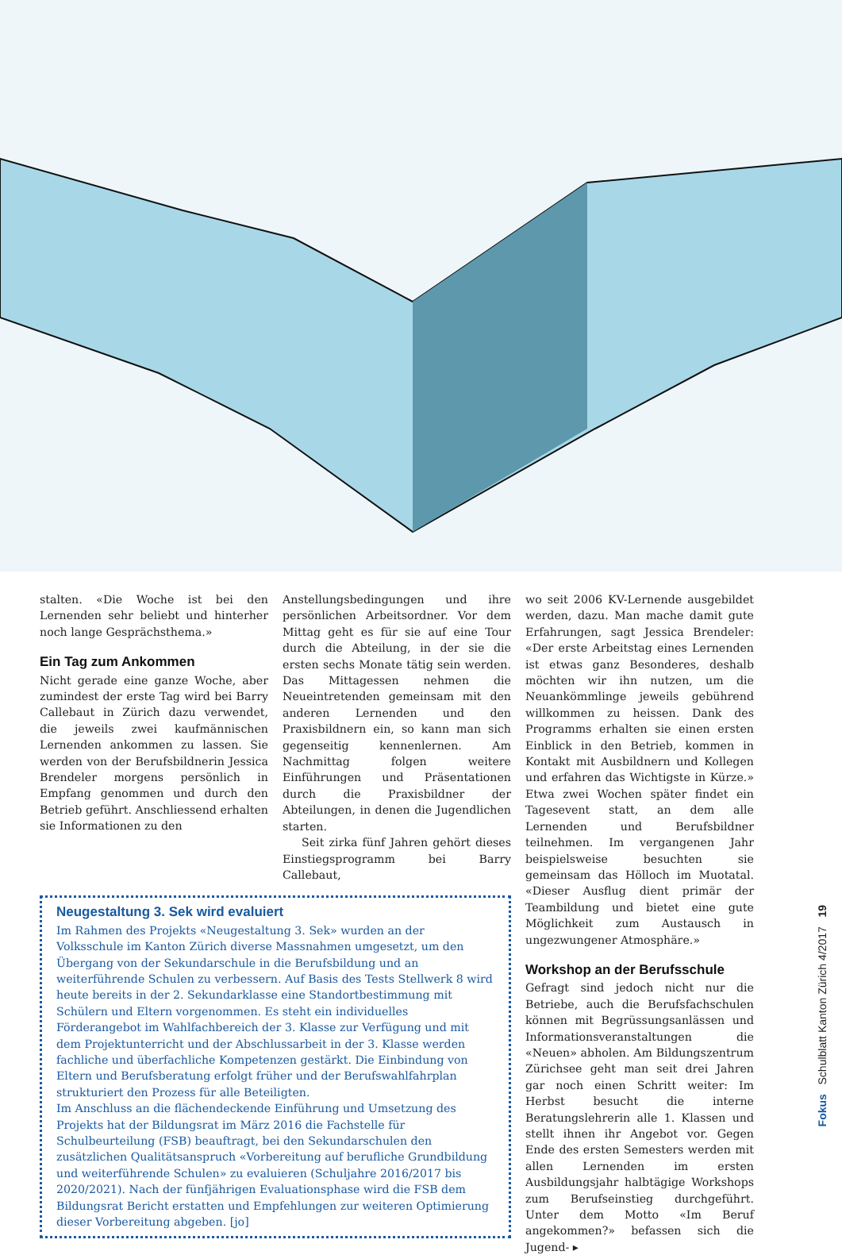stalten. «Die Woche ist bei den Lernenden sehr beliebt und hinterher noch lange Gesprächsthema.»
Ein Tag zum Ankommen
Nicht gerade eine ganze Woche, aber zumindest der erste Tag wird bei Barry Callebaut in Zürich dazu verwendet, die jeweils zwei kaufmännischen Lernenden ankommen zu lassen. Sie werden von der Berufsbildnerin Jessica Brendeler morgens persönlich in Empfang genommen und durch den Betrieb geführt. Anschliessend erhalten sie Informationen zu den
Anstellungsbedingungen und ihre persönlichen Arbeitsordner. Vor dem Mittag geht es für sie auf eine Tour durch die Abteilung, in der sie die ersten sechs Monate tätig sein werden. Das Mittagessen nehmen die Neueintretenden gemeinsam mit den anderen Lernenden und den Praxisbildnern ein, so kann man sich gegenseitig kennenlernen. Am Nachmittag folgen weitere Einführungen und Präsentationen durch die Praxisbildner der Abteilungen, in denen die Jugendlichen starten.
Seit zirka fünf Jahren gehört dieses Einstiegsprogramm bei Barry Callebaut,
Neugestaltung 3. Sek wird evaluiert
Im Rahmen des Projekts «Neugestaltung 3. Sek» wurden an der Volksschule im Kanton Zürich diverse Massnahmen umgesetzt, um den Übergang von der Sekundarschule in die Berufsbildung und an weiterführende Schulen zu verbessern. Auf Basis des Tests Stellwerk 8 wird heute bereits in der 2. Sekundarklasse eine Standortbestimmung mit Schülern und Eltern vorgenommen. Es steht ein individuelles Förderangebot im Wahlfachbereich der 3. Klasse zur Verfügung und mit dem Projektunterricht und der Abschlussarbeit in der 3. Klasse werden fachliche und überfachliche Kompetenzen gestärkt. Die Einbindung von Eltern und Berufsberatung erfolgt früher und der Berufswahlfahrplan strukturiert den Prozess für alle Beteiligten.
Im Anschluss an die flächendeckende Einführung und Umsetzung des Projekts hat der Bildungsrat im März 2016 die Fachstelle für Schulbeurteilung (FSB) beauftragt, bei den Sekundarschulen den zusätzlichen Qualitätsanspruch «Vorbereitung auf berufliche Grundbildung und weiterführende Schulen» zu evaluieren (Schuljahre 2016/2017 bis 2020/2021). Nach der fünfjährigen Evaluationsphase wird die FSB dem Bildungsrat Bericht erstatten und Empfehlungen zur weiteren Optimierung dieser Vorbereitung abgeben. [jo]
wo seit 2006 KV-Lernende ausgebildet werden, dazu. Man mache damit gute Erfahrungen, sagt Jessica Brendeler: «Der erste Arbeitstag eines Lernenden ist etwas ganz Besonderes, deshalb möchten wir ihn nutzen, um die Neuankömmlinge jeweils gebührend willkommen zu heissen. Dank des Programms erhalten sie einen ersten Einblick in den Betrieb, kommen in Kontakt mit Ausbildnern und Kollegen und erfahren das Wichtigste in Kürze.» Etwa zwei Wochen später findet ein Tagesevent statt, an dem alle Lernenden und Berufsbildner teilnehmen. Im vergangenen Jahr beispielsweise besuchten sie gemeinsam das Hölloch im Muotatal. «Dieser Ausflug dient primär der Teambildung und bietet eine gute Möglichkeit zum Austausch in ungezwungener Atmosphäre.»
Workshop an der Berufsschule
Gefragt sind jedoch nicht nur die Betriebe, auch die Berufsfachschulen können mit Begrüssungsanlässen und Informationsveranstaltungen die «Neuen» abholen. Am Bildungszentrum Zürichsee geht man seit drei Jahren gar noch einen Schritt weiter: Im Herbst besucht die interne Beratungslehrerin alle 1. Klassen und stellt ihnen ihr Angebot vor. Gegen Ende des ersten Semesters werden mit allen Lernenden im ersten Ausbildungsjahr halbtägige Workshops zum Berufseinstieg durchgeführt. Unter dem Motto «Im Beruf angekommen?» befassen sich die Jugend- ▸
Fokus Schulblatt Kanton Zürich 4/2017 19